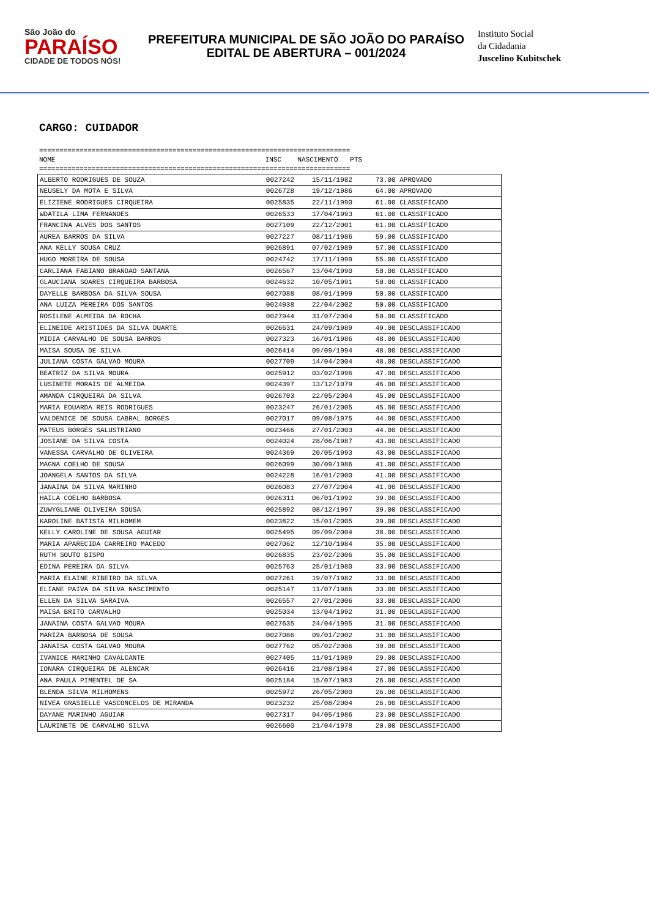São João do
PARAÍSO
CIDADE DE TODOS NÓS!
PREFEITURA MUNICIPAL DE SÃO JOÃO DO PARAÍSO
EDITAL DE ABERTURA – 001/2024
Instituto Social
da Cidadania
Juscelino Kubitschek
CARGO: CUIDADOR
============================================================================= NOME INSC NASCIMENTO PTS =============================================================================
| ALBERTO RODRIGUES DE SOUZA | 0027242 | 15/11/1982 | 73.00 APROVADO |
| NEUSELY DA MOTA E SILVA | 0026728 | 19/12/1986 | 64.00 APROVADO |
| ELIZIENE RODRIGUES CIRQUEIRA | 0025835 | 22/11/1990 | 61.00 CLASSIFICADO |
| WDATILA LIMA FERNANDES | 0026533 | 17/04/1993 | 61.00 CLASSIFICADO |
| FRANCINA ALVES DOS SANTOS | 0027109 | 22/12/2001 | 61.00 CLASSIFICADO |
| AUREA BARROS DA SILVA | 0027227 | 08/11/1986 | 59.00 CLASSIFICADO |
| ANA KELLY SOUSA CRUZ | 0026891 | 07/02/1989 | 57.00 CLASSIFICADO |
| HUGO MOREIRA DE SOUSA | 0024742 | 17/11/1999 | 55.00 CLASSIFICADO |
| CARLIANA FABIANO BRANDAO SANTANA | 0026567 | 13/04/1990 | 50.00 CLASSIFICADO |
| GLAUCIANA SOARES CIRQUEIRA BARBOSA | 0024632 | 10/05/1991 | 50.00 CLASSIFICADO |
| DAYELLE BARBOSA DA SILVA SOUSA | 0027088 | 08/01/1999 | 50.00 CLASSIFICADO |
| ANA LUIZA PEREIRA DOS SANTOS | 0024938 | 22/04/2002 | 50.00 CLASSIFICADO |
| ROSILENE ALMEIDA DA ROCHA | 0027944 | 31/07/2004 | 50.00 CLASSIFICADO |
| ELINEIDE ARISTIDES DA SILVA DUARTE | 0026631 | 24/09/1989 | 49.00 DESCLASSIFICADO |
| MIDIA CARVALHO DE SOUSA BARROS | 0027323 | 16/01/1986 | 48.00 DESCLASSIFICADO |
| MAISA SOUSA DE SILVA | 0026414 | 09/09/1994 | 48.00 DESCLASSIFICADO |
| JULIANA COSTA GALVAO MOURA | 0027709 | 14/04/2004 | 48.00 DESCLASSIFICADO |
| BEATRIZ DA SILVA MOURA | 0025912 | 03/02/1996 | 47.00 DESCLASSIFICADO |
| LUSINETE MORAIS DE ALMEIDA | 0024397 | 13/12/1079 | 46.00 DESCLASSIFICADO |
| AMANDA CIRQUEIRA DA SILVA | 0026703 | 22/05/2004 | 45.00 DESCLASSIFICADO |
| MARIA EDUARDA REIS RODRIGUES | 0023247 | 26/01/2005 | 45.00 DESCLASSIFICADO |
| VALDENICE DE SOUSA CABRAL BORGES | 0027017 | 09/08/1975 | 44.00 DESCLASSIFICADO |
| MATEUS BORGES SALUSTRIANO | 0023466 | 27/01/2003 | 44.00 DESCLASSIFICADO |
| JOSIANE DA SILVA COSTA | 0024024 | 28/06/1987 | 43.00 DESCLASSIFICADO |
| VANESSA CARVALHO DE OLIVEIRA | 0024369 | 20/05/1993 | 43.00 DESCLASSIFICADO |
| MAGNA COELHO DE SOUSA | 0026099 | 30/09/1986 | 41.00 DESCLASSIFICADO |
| JOANGELA SANTOS DA SILVA | 0024228 | 16/01/2000 | 41.00 DESCLASSIFICADO |
| JANAINA DA SILVA MARINHO | 0026083 | 27/07/2004 | 41.00 DESCLASSIFICADO |
| HAILA COELHO BARBOSA | 0026311 | 06/01/1992 | 39.00 DESCLASSIFICADO |
| ZUWYGLIANE OLIVEIRA SOUSA | 0025892 | 08/12/1997 | 39.00 DESCLASSIFICADO |
| KAROLINE BATISTA MILHOMEM | 0023822 | 15/01/2005 | 39.00 DESCLASSIFICADO |
| KELLY CAROLINE DE SOUSA AGUIAR | 0025495 | 09/09/2004 | 38.00 DESCLASSIFICADO |
| MARIA APARECIDA CARREIRO MACEDO | 0027062 | 12/10/1984 | 35.00 DESCLASSIFICADO |
| RUTH SOUTO BISPO | 0026835 | 23/02/2006 | 35.00 DESCLASSIFICADO |
| EDINA PEREIRA DA SILVA | 0025763 | 25/01/1980 | 33.00 DESCLASSIFICADO |
| MARIA ELAINE RIBEIRO DA SILVA | 0027261 | 19/07/1982 | 33.00 DESCLASSIFICADO |
| ELIANE PAIVA DA SILVA NASCIMENTO | 0025147 | 11/07/1986 | 33.00 DESCLASSIFICADO |
| ELLEN DA SILVA SARAIVA | 0026557 | 27/01/2006 | 33.00 DESCLASSIFICADO |
| MAISA BRITO CARVALHO | 0025034 | 13/04/1992 | 31.00 DESCLASSIFICADO |
| JANAINA COSTA GALVAO MOURA | 0027635 | 24/04/1995 | 31.00 DESCLASSIFICADO |
| MARIZA BARBOSA DE SOUSA | 0027086 | 09/01/2002 | 31.00 DESCLASSIFICADO |
| JANAISA COSTA GALVAO MOURA | 0027762 | 05/02/2006 | 30.00 DESCLASSIFICADO |
| IVANICE MARINHO CAVALCANTE | 0027405 | 11/01/1989 | 29.00 DESCLASSIFICADO |
| IONARA CIRQUEIRA DE ALENCAR | 0026416 | 21/08/1984 | 27.00 DESCLASSIFICADO |
| ANA PAULA PIMENTEL DE SA | 0025184 | 15/07/1983 | 26.00 DESCLASSIFICADO |
| BLENDA SILVA MILHOMENS | 0025972 | 26/05/2000 | 26.00 DESCLASSIFICADO |
| NIVEA GRASIELLE VASCONCELOS DE MIRANDA | 0023232 | 25/08/2004 | 26.00 DESCLASSIFICADO |
| DAYANE MARINHO AGUIAR | 0027317 | 04/05/1986 | 23.00 DESCLASSIFICADO |
| LAURINETE DE CARVALHO SILVA | 0026600 | 21/04/1978 | 20.00 DESCLASSIFICADO |